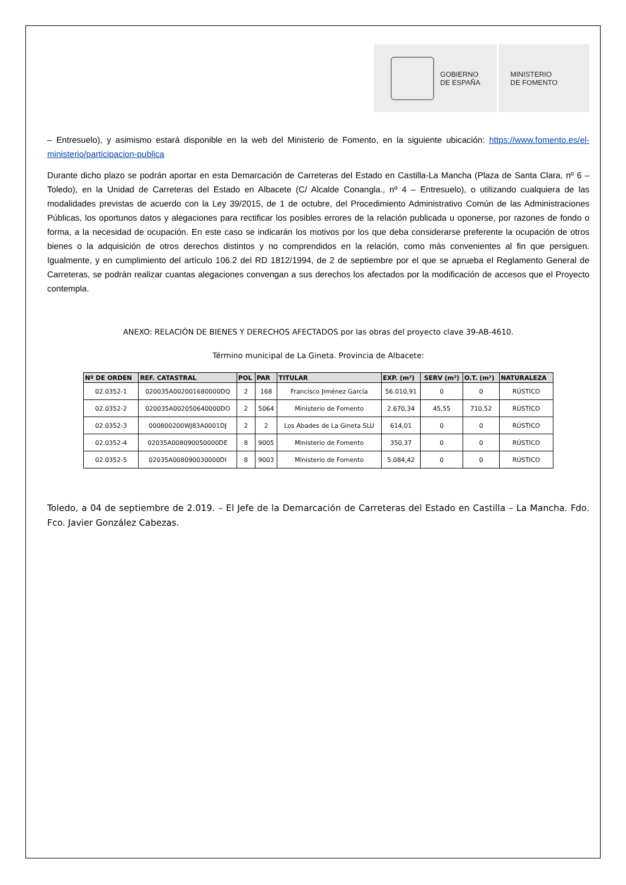GOBIERNO
DE ESPAÑA
MINISTERIO
DE FOMENTO
– Entresuelo), y asimismo estará disponible en la web del Ministerio de Fomento, en la siguiente ubicación: https://www.fomento.es/el-ministerio/participacion-publica
Durante dicho plazo se podrán aportar en esta Demarcación de Carreteras del Estado en Castilla-La Mancha (Plaza de Santa Clara, nº 6 – Toledo), en la Unidad de Carreteras del Estado en Albacete (C/ Alcalde Conangla., nº 4 – Entresuelo), o utilizando cualquiera de las modalidades previstas de acuerdo con la Ley 39/2015, de 1 de octubre, del Procedimiento Administrativo Común de las Administraciones Públicas, los oportunos datos y alegaciones para rectificar los posibles errores de la relación publicada u oponerse, por razones de fondo o forma, a la necesidad de ocupación. En este caso se indicarán los motivos por los que deba considerarse preferente la ocupación de otros bienes o la adquisición de otros derechos distintos y no comprendidos en la relación, como más convenientes al fin que persiguen. Igualmente, y en cumplimiento del artículo 106.2 del RD 1812/1994, de 2 de septiembre por el que se aprueba el Reglamento General de Carreteras, se podrán realizar cuantas alegaciones convengan a sus derechos los afectados por la modificación de accesos que el Proyecto contempla.
ANEXO: RELACIÓN DE BIENES Y DERECHOS AFECTADOS por las obras del proyecto clave 39-AB-4610.
Término municipal de La Gineta. Provincia de Albacete:
| Nº DE ORDEN | REF. CATASTRAL | POL | PAR | TITULAR | EXP. (m²) | SERV (m²) | O.T. (m²) | NATURALEZA |
| --- | --- | --- | --- | --- | --- | --- | --- | --- |
| 02.0352-1 | 020035A002001680000DQ | 2 | 168 | Francisco Jiménez García | 56.010,91 | 0 | 0 | RÚSTICO |
| 02.0352-2 | 020035A002050640000DO | 2 | 5064 | Ministerio de Fomento | 2.670,34 | 45,55 | 710,52 | RÚSTICO |
| 02.0352-3 | 000800200WJ83A0001DJ | 2 | 2 | Los Abades de La Gineta SLU | 614,01 | 0 | 0 | RÚSTICO |
| 02.0352-4 | 02035A008090050000DE | 8 | 9005 | Ministerio de Fomento | 350,37 | 0 | 0 | RÚSTICO |
| 02.0352-5 | 02035A008090030000DI | 8 | 9003 | Ministerio de Fomento | 5.084,42 | 0 | 0 | RÚSTICO |
Toledo, a 04 de septiembre de 2.019. – El Jefe de la Demarcación de Carreteras del Estado en Castilla – La Mancha. Fdo. Fco. Javier González Cabezas.